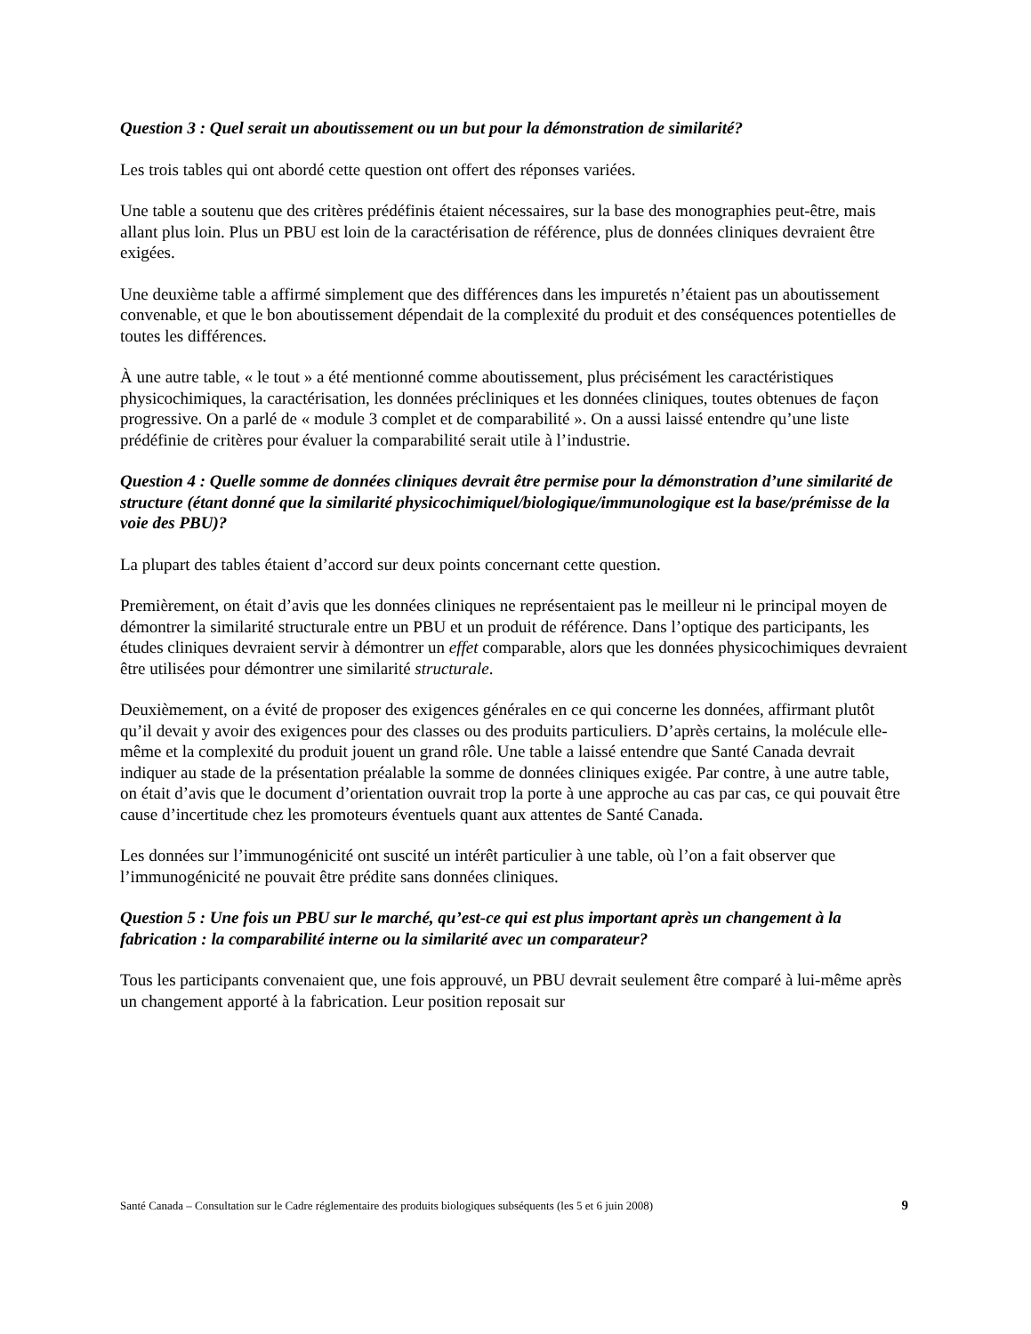Question 3 : Quel serait un aboutissement ou un but pour la démonstration de similarité?
Les trois tables qui ont abordé cette question ont offert des réponses variées.
Une table a soutenu que des critères prédéfinis étaient nécessaires, sur la base des monographies peut-être, mais allant plus loin. Plus un PBU est loin de la caractérisation de référence, plus de données cliniques devraient être exigées.
Une deuxième table a affirmé simplement que des différences dans les impuretés n’étaient pas un aboutissement convenable, et que le bon aboutissement dépendait de la complexité du produit et des conséquences potentielles de toutes les différences.
À une autre table, « le tout » a été mentionné comme aboutissement, plus précisément les caractéristiques physicochimiques, la caractérisation, les données précliniques et les données cliniques, toutes obtenues de façon progressive. On a parlé de « module 3 complet et de comparabilité ». On a aussi laissé entendre qu’une liste prédéfinie de critères pour évaluer la comparabilité serait utile à l’industrie.
Question 4 : Quelle somme de données cliniques devrait être permise pour la démonstration d’une similarité de structure (étant donné que la similarité physicochimiquel/biologique/immunologique est la base/prémisse de la voie des PBU)?
La plupart des tables étaient d’accord sur deux points concernant cette question.
Premièrement, on était d’avis que les données cliniques ne représentaient pas le meilleur ni le principal moyen de démontrer la similarité structurale entre un PBU et un produit de référence. Dans l’optique des participants, les études cliniques devraient servir à démontrer un effet comparable, alors que les données physicochimiques devraient être utilisées pour démontrer une similarité structurale.
Deuxièmement, on a évité de proposer des exigences générales en ce qui concerne les données, affirmant plutôt qu’il devait y avoir des exigences pour des classes ou des produits particuliers. D’après certains, la molécule elle-même et la complexité du produit jouent un grand rôle. Une table a laissé entendre que Santé Canada devrait indiquer au stade de la présentation préalable la somme de données cliniques exigée. Par contre, à une autre table, on était d’avis que le document d’orientation ouvrait trop la porte à une approche au cas par cas, ce qui pouvait être cause d’incertitude chez les promoteurs éventuels quant aux attentes de Santé Canada.
Les données sur l’immunogénicité ont suscité un intérêt particulier à une table, où l’on a fait observer que l’immunogénicité ne pouvait être prédite sans données cliniques.
Question 5 : Une fois un PBU sur le marché, qu’est-ce qui est plus important après un changement à la fabrication : la comparabilité interne ou la similarité avec un comparateur?
Tous les participants convenaient que, une fois approuvé, un PBU devrait seulement être comparé à lui-même après un changement apporté à la fabrication. Leur position reposait sur
Santé Canada – Consultation sur le Cadre réglementaire des produits biologiques subséquents (les 5 et 6 juin 2008) 9